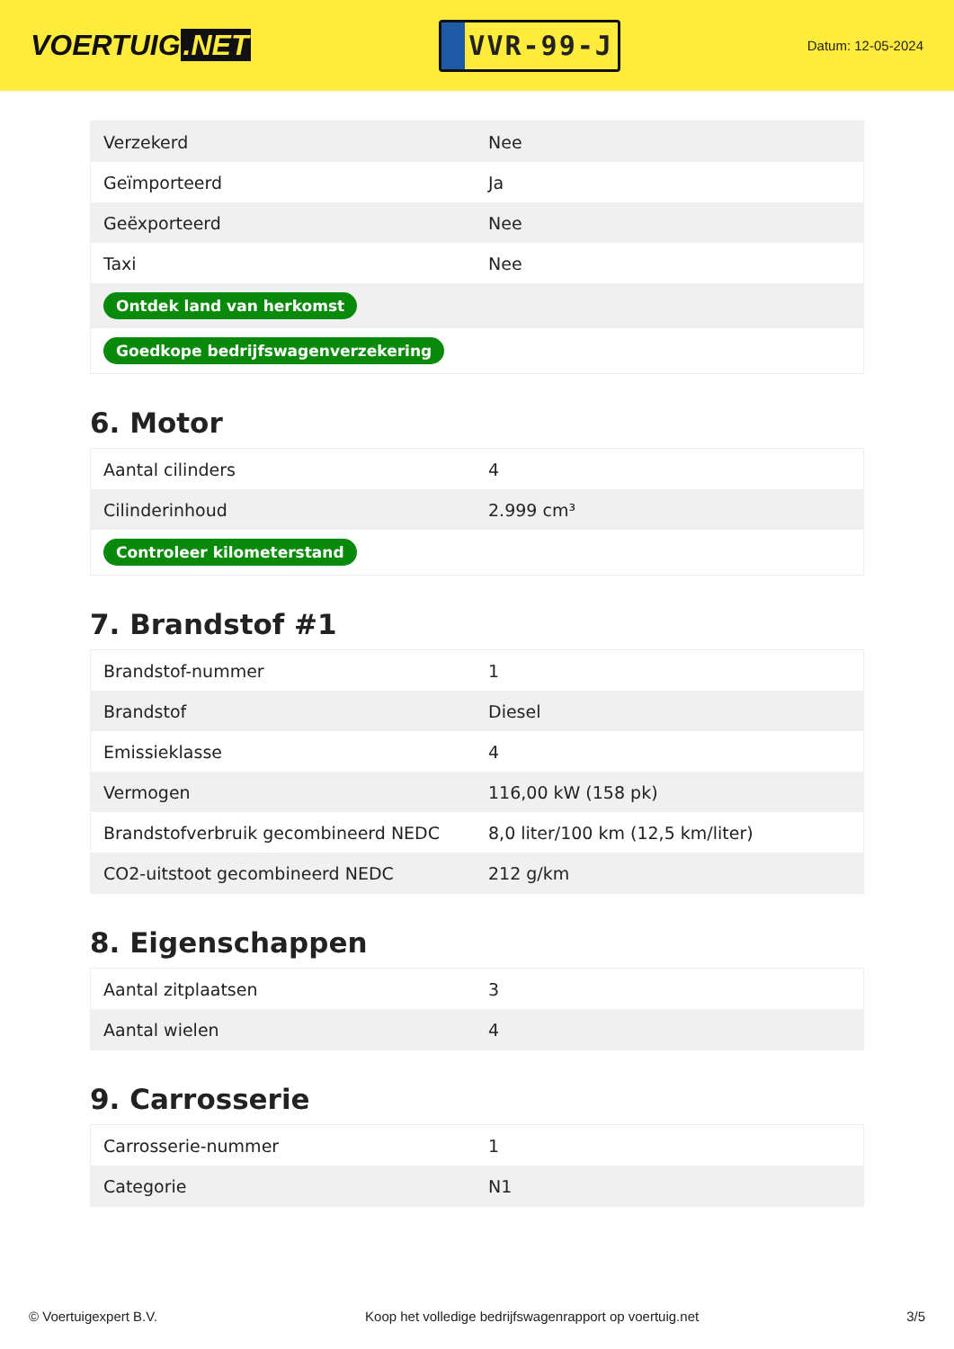VOERTUIG.NET
VVR-99-J
Datum: 12-05-2024
| Verzekerd | Nee |
| Geïmporteerd | Ja |
| Geëxporteerd | Nee |
| Taxi | Nee |
| Ontdek land van herkomst | |
| Goedkope bedrijfswagenverzekering | |
6. Motor
| Aantal cilinders | 4 |
| Cilinderinhoud | 2.999 cm³ |
| Controleer kilometerstand | |
7. Brandstof #1
| Brandstof-nummer | 1 |
| Brandstof | Diesel |
| Emissieklasse | 4 |
| Vermogen | 116,00 kW (158 pk) |
| Brandstofverbruik gecombineerd NEDC | 8,0 liter/100 km (12,5 km/liter) |
| CO2-uitstoot gecombineerd NEDC | 212 g/km |
8. Eigenschappen
| Aantal zitplaatsen | 3 |
| Aantal wielen | 4 |
9. Carrosserie
| Carrosserie-nummer | 1 |
| Categorie | N1 |
© Voertuigexpert B.V. Koop het volledige bedrijfswagenrapport op voertuig.net 3/5